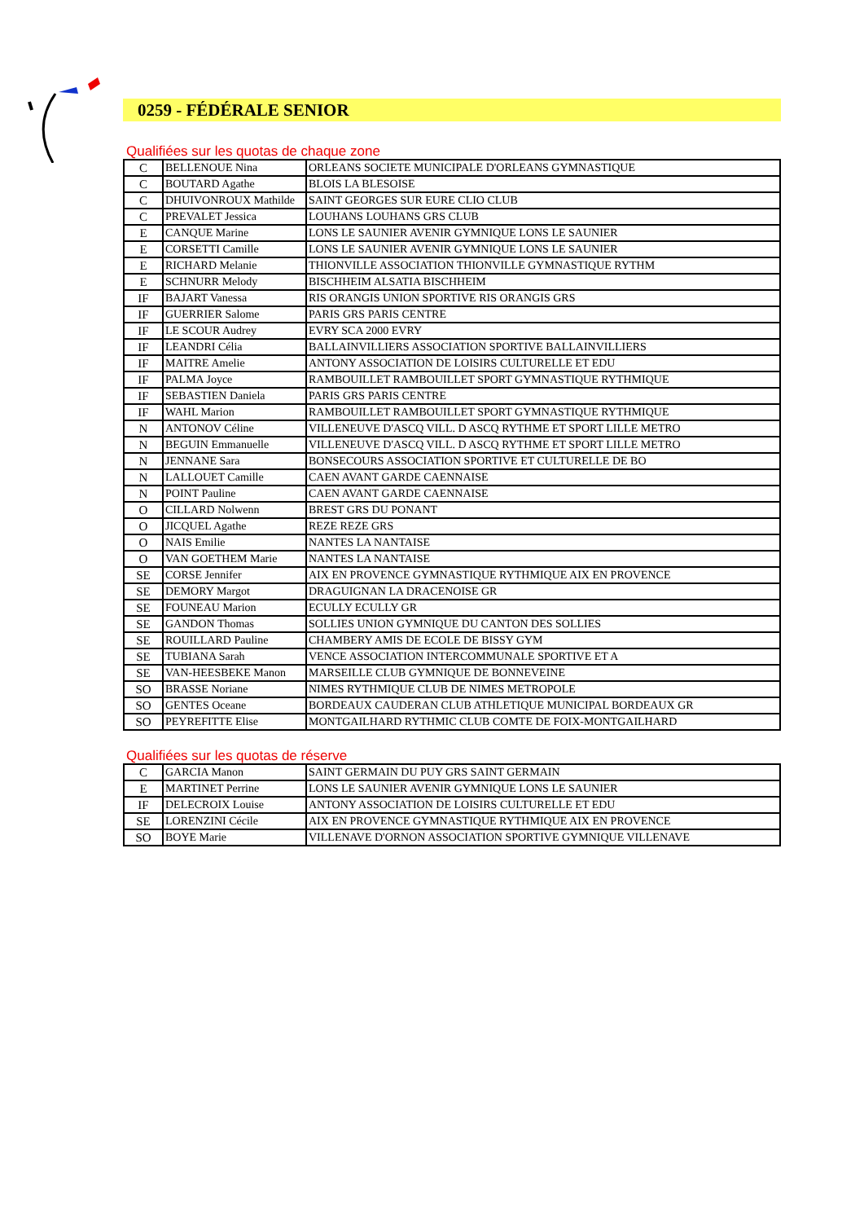0259 - FÉDÉRALE SENIOR
Qualifiées sur les quotas de chaque zone
| C | BELLENOUE Nina | ORLEANS SOCIETE MUNICIPALE D'ORLEANS GYMNASTIQUE |
| C | BOUTARD Agathe | BLOIS LA BLESOISE |
| C | DHUIVONROUX Mathilde | SAINT GEORGES SUR EURE CLIO CLUB |
| C | PREVALET Jessica | LOUHANS LOUHANS GRS CLUB |
| E | CANQUE Marine | LONS LE SAUNIER AVENIR GYMNIQUE LONS LE SAUNIER |
| E | CORSETTI Camille | LONS LE SAUNIER AVENIR GYMNIQUE LONS LE SAUNIER |
| E | RICHARD Melanie | THIONVILLE ASSOCIATION THIONVILLE GYMNASTIQUE RYTHM |
| E | SCHNURR Melody | BISCHHEIM ALSATIA BISCHHEIM |
| IF | BAJART Vanessa | RIS ORANGIS UNION SPORTIVE RIS ORANGIS GRS |
| IF | GUERRIER Salome | PARIS GRS PARIS CENTRE |
| IF | LE SCOUR Audrey | EVRY SCA 2000 EVRY |
| IF | LEANDRI Célia | BALLAINVILLIERS ASSOCIATION SPORTIVE BALLAINVILLIERS |
| IF | MAITRE Amelie | ANTONY ASSOCIATION DE LOISIRS CULTURELLE ET EDU |
| IF | PALMA Joyce | RAMBOUILLET RAMBOUILLET SPORT GYMNASTIQUE RYTHMIQUE |
| IF | SEBASTIEN Daniela | PARIS GRS PARIS CENTRE |
| IF | WAHL Marion | RAMBOUILLET RAMBOUILLET SPORT GYMNASTIQUE RYTHMIQUE |
| N | ANTONOV Céline | VILLENEUVE D'ASCQ VILL. D ASCQ RYTHME ET SPORT LILLE METRO |
| N | BEGUIN Emmanuelle | VILLENEUVE D'ASCQ VILL. D ASCQ RYTHME ET SPORT LILLE METRO |
| N | JENNANE Sara | BONSECOURS ASSOCIATION SPORTIVE ET CULTURELLE DE BO |
| N | LALLOUET Camille | CAEN AVANT GARDE CAENNAISE |
| N | POINT Pauline | CAEN AVANT GARDE CAENNAISE |
| O | CILLARD Nolwenn | BREST GRS DU PONANT |
| O | JICQUEL Agathe | REZE REZE GRS |
| O | NAIS Emilie | NANTES LA NANTAISE |
| O | VAN GOETHEM Marie | NANTES LA NANTAISE |
| SE | CORSE Jennifer | AIX EN PROVENCE GYMNASTIQUE RYTHMIQUE AIX EN PROVENCE |
| SE | DEMORY Margot | DRAGUIGNAN LA DRACENOISE GR |
| SE | FOUNEAU Marion | ECULLY ECULLY GR |
| SE | GANDON Thomas | SOLLIES UNION GYMNIQUE DU CANTON DES SOLLIES |
| SE | ROUILLARD Pauline | CHAMBERY AMIS DE ECOLE DE BISSY GYM |
| SE | TUBIANA Sarah | VENCE ASSOCIATION INTERCOMMUNALE SPORTIVE ET A |
| SE | VAN-HEESBEKE Manon | MARSEILLE CLUB GYMNIQUE DE BONNEVEINE |
| SO | BRASSE Noriane | NIMES RYTHMIQUE CLUB DE NIMES METROPOLE |
| SO | GENTES Oceane | BORDEAUX CAUDERAN CLUB ATHLETIQUE MUNICIPAL BORDEAUX GR |
| SO | PEYREFITTE Elise | MONTGAILHARD RYTHMIC CLUB COMTE DE FOIX-MONTGAILHARD |
Qualifiées sur les quotas de réserve
| C | GARCIA Manon | SAINT GERMAIN DU PUY GRS SAINT GERMAIN |
| E | MARTINET Perrine | LONS LE SAUNIER AVENIR GYMNIQUE LONS LE SAUNIER |
| IF | DELECROIX Louise | ANTONY ASSOCIATION DE LOISIRS CULTURELLE ET EDU |
| SE | LORENZINI Cécile | AIX EN PROVENCE GYMNASTIQUE RYTHMIQUE AIX EN PROVENCE |
| SO | BOYE Marie | VILLENAVE D'ORNON ASSOCIATION SPORTIVE GYMNIQUE VILLENAVE |